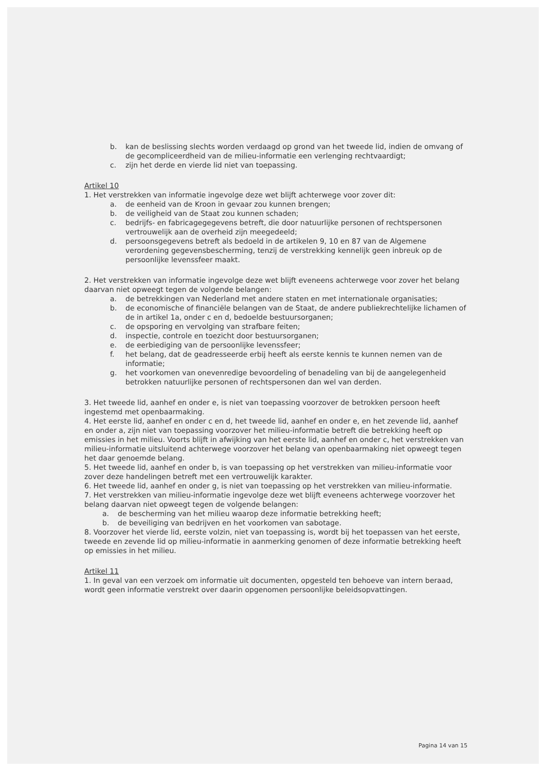b. kan de beslissing slechts worden verdaagd op grond van het tweede lid, indien de omvang of de gecompliceerdheid van de milieu-informatie een verlenging rechtvaardigt;
c. zijn het derde en vierde lid niet van toepassing.
Artikel 10
1. Het verstrekken van informatie ingevolge deze wet blijft achterwege voor zover dit:
a. de eenheid van de Kroon in gevaar zou kunnen brengen;
b. de veiligheid van de Staat zou kunnen schaden;
c. bedrijfs- en fabricagegegevens betreft, die door natuurlijke personen of rechtspersonen vertrouwelijk aan de overheid zijn meegedeeld;
d. persoonsgegevens betreft als bedoeld in de artikelen 9, 10 en 87 van de Algemene verordening gegevensbescherming, tenzij de verstrekking kennelijk geen inbreuk op de persoonlijke levenssfeer maakt.
2. Het verstrekken van informatie ingevolge deze wet blijft eveneens achterwege voor zover het belang daarvan niet opweegt tegen de volgende belangen:
a. de betrekkingen van Nederland met andere staten en met internationale organisaties;
b. de economische of financiële belangen van de Staat, de andere publiekrechtelijke lichamen of de in artikel 1a, onder c en d, bedoelde bestuursorganen;
c. de opsporing en vervolging van strafbare feiten;
d. inspectie, controle en toezicht door bestuursorganen;
e. de eerbiediging van de persoonlijke levenssfeer;
f. het belang, dat de geadresseerde erbij heeft als eerste kennis te kunnen nemen van de informatie;
g. het voorkomen van onevenredige bevoordeling of benadeling van bij de aangelegenheid betrokken natuurlijke personen of rechtspersonen dan wel van derden.
3. Het tweede lid, aanhef en onder e, is niet van toepassing voorzover de betrokken persoon heeft ingestemd met openbaarmaking.
4. Het eerste lid, aanhef en onder c en d, het tweede lid, aanhef en onder e, en het zevende lid, aanhef en onder a, zijn niet van toepassing voorzover het milieu-informatie betreft die betrekking heeft op emissies in het milieu. Voorts blijft in afwijking van het eerste lid, aanhef en onder c, het verstrekken van milieu-informatie uitsluitend achterwege voorzover het belang van openbaarmaking niet opweegt tegen het daar genoemde belang.
5. Het tweede lid, aanhef en onder b, is van toepassing op het verstrekken van milieu-informatie voor zover deze handelingen betreft met een vertrouwelijk karakter.
6. Het tweede lid, aanhef en onder g, is niet van toepassing op het verstrekken van milieu-informatie.
7. Het verstrekken van milieu-informatie ingevolge deze wet blijft eveneens achterwege voorzover het belang daarvan niet opweegt tegen de volgende belangen:
a. de bescherming van het milieu waarop deze informatie betrekking heeft;
b. de beveiliging van bedrijven en het voorkomen van sabotage.
8. Voorzover het vierde lid, eerste volzin, niet van toepassing is, wordt bij het toepassen van het eerste, tweede en zevende lid op milieu-informatie in aanmerking genomen of deze informatie betrekking heeft op emissies in het milieu.
Artikel 11
1. In geval van een verzoek om informatie uit documenten, opgesteld ten behoeve van intern beraad, wordt geen informatie verstrekt over daarin opgenomen persoonlijke beleidsopvattingen.
Pagina 14 van 15